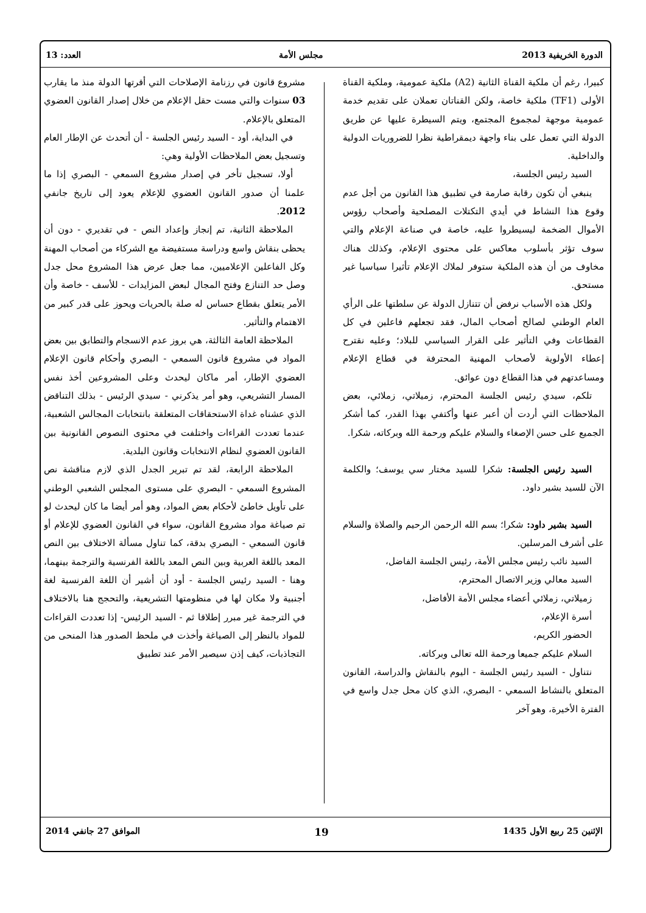الدورة الخريفية 2013 مجلس الأمة العدد: 13
كبيرا، رغم أن ملكية القناة الثانية (A2) ملكية عمومية، وملكية القناة الأولى (TF1) ملكية خاصة، ولكن القناتان تعملان على تقديم خدمة عمومية موجهة لمجموع المجتمع، ويتم السيطرة عليها عن طريق الدولة التي تعمل على بناء واجهة ديمقراطية نظرا للضروريات الدولية والداخلية.
السيد رئيس الجلسة،
ينبغي أن تكون رقابة صارمة في تطبيق هذا القانون من أجل عدم وقوع هذا النشاط في أيدي التكتلات المصلحية وأصحاب رؤوس الأموال الضخمة ليسيطروا عليه، خاصة في صناعة الإعلام والتي سوف تؤثر بأسلوب معاكس على محتوى الإعلام، وكذلك هناك مخاوف من أن هذه الملكية ستوفر لملاك الإعلام تأثيرا سياسيا غير مستحق.
ولكل هذه الأسباب نرفض أن تتنازل الدولة عن سلطتها على الرأي العام الوطني لصالح أصحاب المال، فقد تجعلهم فاعلين في كل القطاعات وفي التأثير على القرار السياسي للبلاد؛ وعليه نقترح إعطاء الأولوية لأصحاب المهنية المحترفة في قطاع الإعلام ومساعدتهم في هذا القطاع دون عوائق.
تلكم، سيدي رئيس الجلسة المحترم، زميلاتي، زملائي، بعض الملاحظات التي أردت أن أعبر عنها وأكتفي بهذا القدر، كما أشكر الجميع على حسن الإصغاء والسلام عليكم ورحمة الله وبركاته، شكرا.
السيد رئيس الجلسة: شكرا للسيد مختار سي يوسف؛ والكلمة الآن للسيد بشير داود.
السيد بشير داود: شكرا؛ بسم الله الرحمن الرحيم والصلاة والسلام على أشرف المرسلين.
السيد نائب رئيس مجلس الأمة، رئيس الجلسة الفاضل،
السيد معالي وزير الاتصال المحترم،
زميلاتي، زملائي أعضاء مجلس الأمة الأفاضل،
أسرة الإعلام،
الحضور الكريم،
السلام عليكم جميعا ورحمة الله تعالى وبركاته.
نتناول - السيد رئيس الجلسة - اليوم بالنقاش والدراسة، القانون المتعلق بالنشاط السمعي - البصري، الذي كان محل جدل واسع في الفترة الأخيرة، وهو آخر
مشروع قانون في رزنامة الإصلاحات التي أقرتها الدولة منذ ما يقارب 03 سنوات والتي مست حقل الإعلام من خلال إصدار القانون العضوي المتعلق بالإعلام.
في البداية، أود - السيد رئيس الجلسة - أن أتحدث عن الإطار العام وتسجيل بعض الملاحظات الأولية وهي:
أولا، تسجيل تأخر في إصدار مشروع السمعي - البصري إذا ما علمنا أن صدور القانون العضوي للإعلام يعود إلى تاريخ جانفي 2012.
الملاحظة الثانية، تم إنجاز وإعداد النص - في تقديري - دون أن يحظى بنقاش واسع ودراسة مستفيضة مع الشركاء من أصحاب المهنة وكل الفاعلين الإعلاميين، مما جعل عرض هذا المشروع محل جدل وصل حد التنازع وفتح المجال لبعض المزايدات - للأسف - خاصة وأن الأمر يتعلق بقطاع حساس له صلة بالحريات ويحوز على قدر كبير من الاهتمام والتأثير.
الملاحظة العامة الثالثة، هي بروز عدم الانسجام والتطابق بين بعض المواد في مشروع قانون السمعي - البصري وأحكام قانون الإعلام العضوي الإطار، أمر ماكان ليحدث وعلى المشروعين أخذ نفس المسار التشريعي، وهو أمر يذكرني - سيدي الرئيس - بذلك التناقض الذي عشناه غداة الاستحقاقات المتعلقة بانتخابات المجالس الشعبية، عندما تعددت القراءات واختلفت في محتوى النصوص القانونية بين القانون العضوي لنظام الانتخابات وقانون البلدية.
الملاحظة الرابعة، لقد تم تبرير الجدل الذي لازم مناقشة نص المشروع السمعي - البصري على مستوى المجلس الشعبي الوطني على تأويل خاطئ لأحكام بعض المواد، وهو أمر أيضا ما كان ليحدث لو تم صياغة مواد مشروع القانون، سواء في القانون العضوي للإعلام أو قانون السمعي - البصري بدقة، كما تناول مسألة الاختلاف بين النص المعد باللغة العربية وبين النص المعد باللغة الفرنسية والترجمة بينهما، وهنا - السيد رئيس الجلسة - أود أن أشير أن اللغة الفرنسية لغة أجنبية ولا مكان لها في منظومتها التشريعية، والتحجج هنا بالاختلاف في الترجمة غير مبرر إطلاقا ثم - السيد الرئيس- إذا تعددت القراءات للمواد بالنظر إلى الصياغة وأخذت في ملحظ الصدور هذا المنحى من التجاذبات، كيف إذن سيصير الأمر عند تطبيق
الإثنين 25 ربيع الأول 1435 19 الموافق 27 جانفي 2014